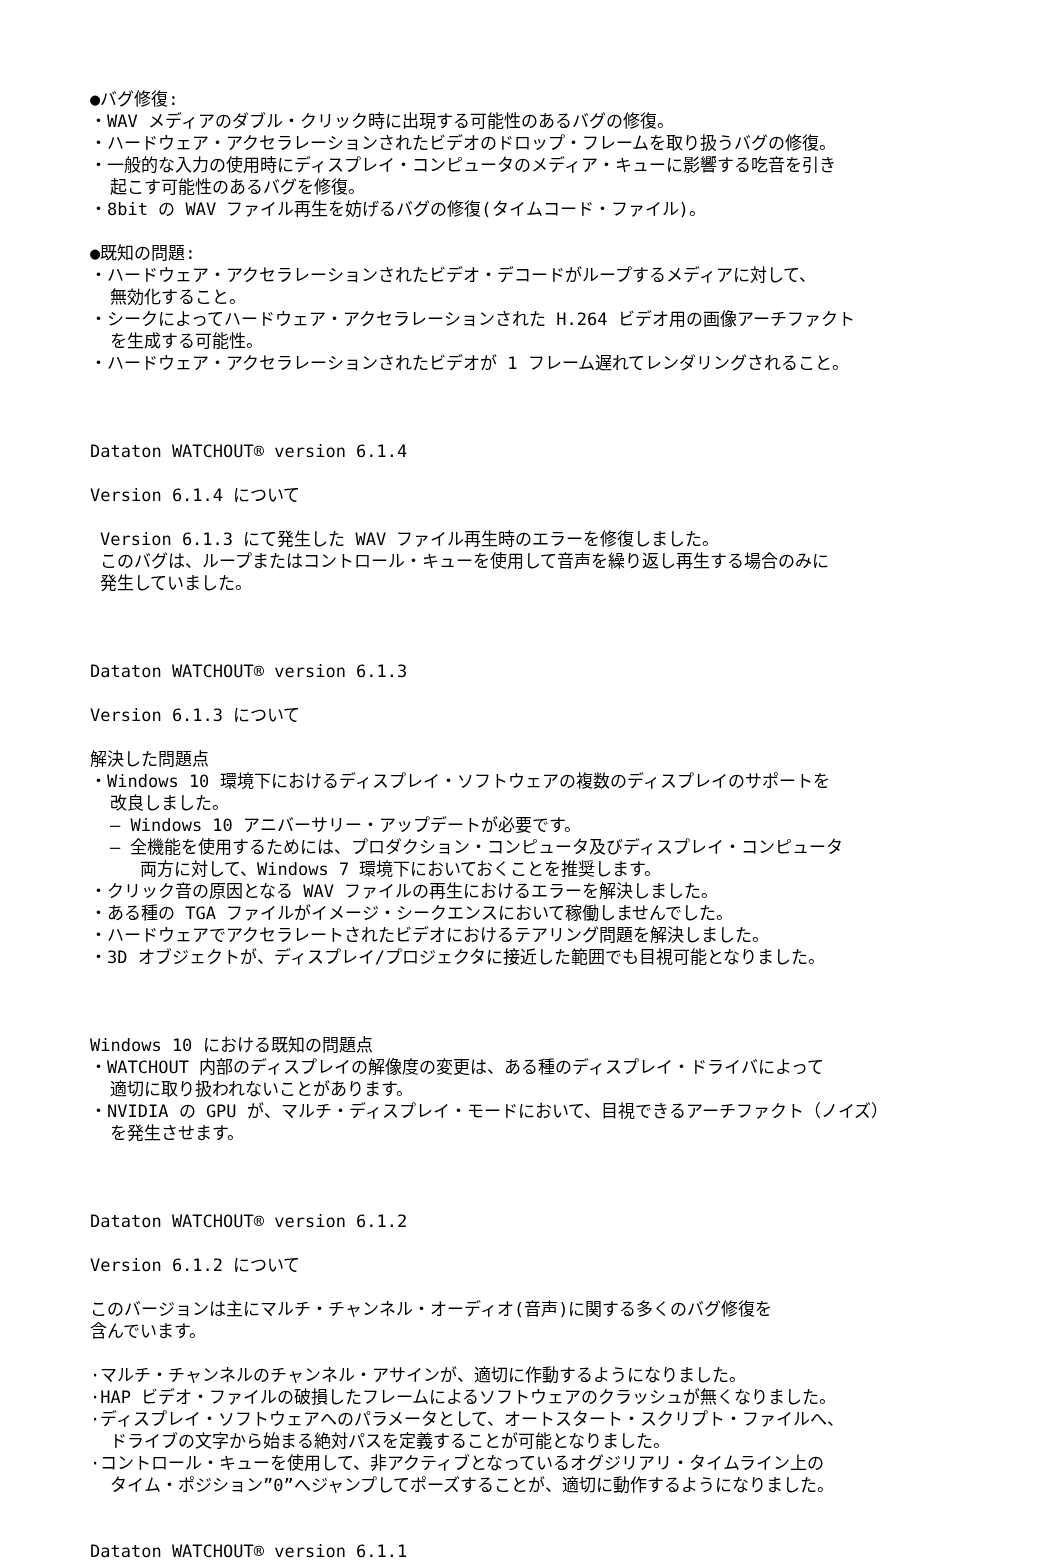●バグ修復:
・WAV メディアのダブル・クリック時に出現する可能性のあるバグの修復。
・ハードウェア・アクセラレーションされたビデオのドロップ・フレームを取り扱うバグの修復。
・一般的な入力の使用時にディスプレイ・コンピュータのメディア・キューに影響する吃音を引き
起こす可能性のあるバグを修復。
・8bit の WAV ファイル再生を妨げるバグの修復(タイムコード・ファイル)。
●既知の問題:
・ハードウェア・アクセラレーションされたビデオ・デコードがループするメディアに対して、
無効化すること。
・シークによってハードウェア・アクセラレーションされた H.264 ビデオ用の画像アーチファクト
を生成する可能性。
・ハードウェア・アクセラレーションされたビデオが 1 フレーム遅れてレンダリングされること。
Dataton WATCHOUT® version 6.1.4
Version 6.1.4 について
Version 6.1.3 にて発生した WAV ファイル再生時のエラーを修復しました。
このバグは、ループまたはコントロール・キューを使用して音声を繰り返し再生する場合のみに
発生していました。
Dataton WATCHOUT® version 6.1.3
Version 6.1.3 について
解決した問題点
・Windows 10 環境下におけるディスプレイ・ソフトウェアの複数のディスプレイのサポートを
改良しました。
– Windows 10 アニバーサリー・アップデートが必要です。
– 全機能を使用するためには、プロダクション・コンピュータ及びディスプレイ・コンピュータ
両方に対して、Windows 7 環境下においておくことを推奨します。
・クリック音の原因となる WAV ファイルの再生におけるエラーを解決しました。
・ある種の TGA ファイルがイメージ・シークエンスにおいて稼働しませんでした。
・ハードウェアでアクセラレートされたビデオにおけるテアリング問題を解決しました。
・3D オブジェクトが、ディスプレイ/プロジェクタに接近した範囲でも目視可能となりました。
Windows 10 における既知の問題点
・WATCHOUT 内部のディスプレイの解像度の変更は、ある種のディスプレイ・ドライバによって
適切に取り扱われないことがあります。
・NVIDIA の GPU が、マルチ・ディスプレイ・モードにおいて、目視できるアーチファクト（ノイズ）
を発生させます。
Dataton WATCHOUT® version 6.1.2
Version 6.1.2 について
このバージョンは主にマルチ・チャンネル・オーディオ(音声)に関する多くのバグ修復を
含んでいます。
·マルチ・チャンネルのチャンネル・アサインが、適切に作動するようになりました。
·HAP ビデオ・ファイルの破損したフレームによるソフトウェアのクラッシュが無くなりました。
·ディスプレイ・ソフトウェアへのパラメータとして、オートスタート・スクリプト・ファイルへ、
ドライブの文字から始まる絶対パスを定義することが可能となりました。
·コントロール・キューを使用して、非アクティブとなっているオグジリアリ・タイムライン上の
タイム・ポジション”0”へジャンプしてポーズすることが、適切に動作するようになりました。
Dataton WATCHOUT® version 6.1.1